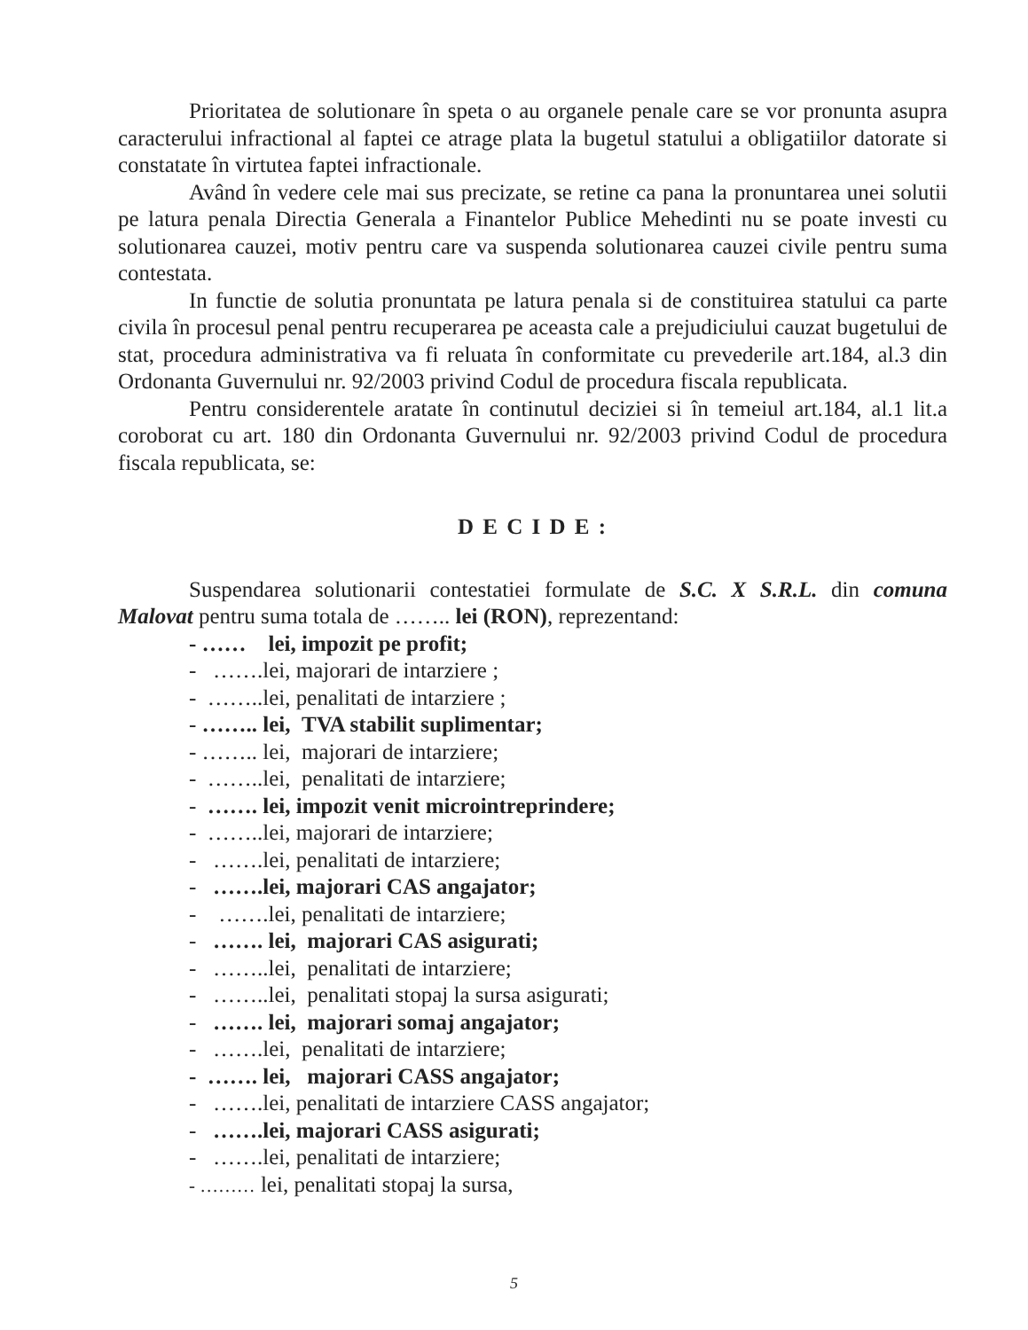Prioritatea de solutionare în speta o au organele penale care se vor pronunta asupra caracterului infractional al faptei ce atrage plata la bugetul statului a obligatiilor datorate si constatate în virtutea faptei infractionale.
Având în vedere cele mai sus precizate, se retine ca pana la pronuntarea unei solutii pe latura penala Directia Generala a Finantelor Publice Mehedinti nu se poate investi cu solutionarea cauzei, motiv pentru care va suspenda solutionarea cauzei civile pentru suma contestata.
In functie de solutia pronuntata pe latura penala si de constituirea statului ca parte civila în procesul penal pentru recuperarea pe aceasta cale a prejudiciului cauzat bugetului de stat, procedura administrativa va fi reluata în conformitate cu prevederile art.184, al.3 din Ordonanta Guvernului nr. 92/2003 privind Codul de procedura fiscala republicata.
Pentru considerentele aratate în continutul deciziei si în temeiul art.184, al.1 lit.a coroborat cu art. 180 din Ordonanta Guvernului nr. 92/2003 privind Codul de procedura fiscala republicata, se:
D E C I D E :
Suspendarea solutionarii contestatiei formulate de S.C. X S.R.L. din comuna Malovat pentru suma totala de …….. lei (RON), reprezentand:
- …… lei, impozit pe profit;
- …….lei, majorari de intarziere ;
- ……..lei, penalitati de intarziere ;
- …….. lei, TVA stabilit suplimentar;
- …….. lei, majorari de intarziere;
- ……..lei, penalitati de intarziere;
- ……. lei, impozit venit microintreprindere;
- ……..lei, majorari de intarziere;
- …….lei, penalitati de intarziere;
- …….lei, majorari CAS angajator;
- …….lei, penalitati de intarziere;
- ……. lei, majorari CAS asigurati;
- ……..lei, penalitati de intarziere;
- ……..lei, penalitati stopaj la sursa asigurati;
- ……. lei, majorari somaj angajator;
- …….lei, penalitati de intarziere;
- ……. lei, majorari CASS angajator;
- …….lei, penalitati de intarziere CASS angajator;
- …….lei, majorari CASS asigurati;
- …….lei, penalitati de intarziere;
- ……… lei, penalitati stopaj la sursa,
5